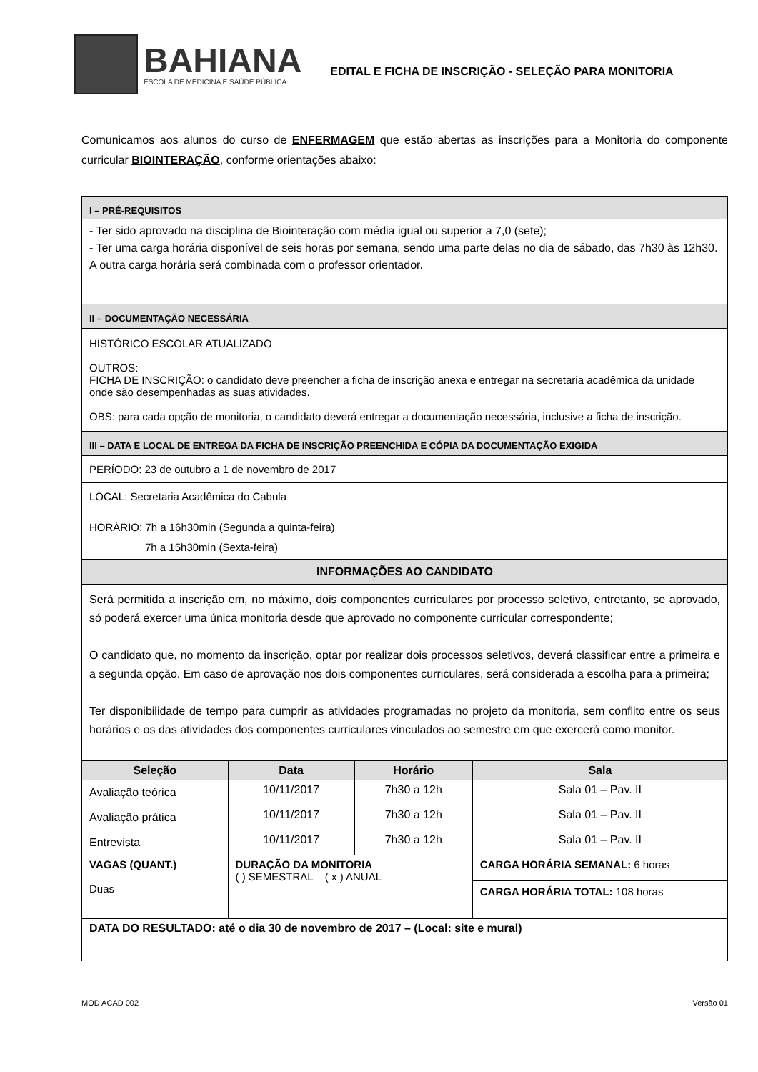BAHIANA
ESCOLA DE MEDICINA E SAÚDE PÚBLICA
EDITAL E FICHA DE INSCRIÇÃO - SELEÇÃO PARA MONITORIA
Comunicamos aos alunos do curso de ENFERMAGEM que estão abertas as inscrições para a Monitoria do componente curricular BIOINTERAÇÃO, conforme orientações abaixo:
| I – PRÉ-REQUISITOS | | | |
| - Ter sido aprovado na disciplina de Biointeração com média igual ou superior a 7,0 (sete); - Ter uma carga horária disponível de seis horas por semana, sendo uma parte delas no dia de sábado, das 7h30 às 12h30. A outra carga horária será combinada com o professor orientador. | | | |
| II – DOCUMENTAÇÃO NECESSÁRIA | | | |
| HISTÓRICO ESCOLAR ATUALIZADO OUTROS: FICHA DE INSCRIÇÃO: o candidato deve preencher a ficha de inscrição anexa e entregar na secretaria acadêmica da unidade onde são desempenhadas as suas atividades. OBS: para cada opção de monitoria, o candidato deverá entregar a documentação necessária, inclusive a ficha de inscrição. | | | |
| III – DATA E LOCAL DE ENTREGA DA FICHA DE INSCRIÇÃO PREENCHIDA E CÓPIA DA DOCUMENTAÇÃO EXIGIDA | | | |
| PERÍODO: 23 de outubro a 1 de novembro de 2017 | | | |
| LOCAL: Secretaria Acadêmica do Cabula | | | |
| HORÁRIO: 7h a 16h30min (Segunda a quinta-feira) 7h a 15h30min (Sexta-feira) | | | |
| INFORMAÇÕES AO CANDIDATO | | | |
| Será permitida a inscrição em, no máximo, dois componentes curriculares por processo seletivo, entretanto, se aprovado, só poderá exercer uma única monitoria desde que aprovado no componente curricular correspondente; O candidato que, no momento da inscrição, optar por realizar dois processos seletivos, deverá classificar entre a primeira e a segunda opção. Em caso de aprovação nos dois componentes curriculares, será considerada a escolha para a primeira; Ter disponibilidade de tempo para cumprir as atividades programadas no projeto da monitoria, sem conflito entre os seus horários e os das atividades dos componentes curriculares vinculados ao semestre em que exercerá como monitor. | | | |
| Seleção | Data | Horário | Sala |
| Avaliação teórica | 10/11/2017 | 7h30 a 12h | Sala 01 – Pav. II |
| Avaliação prática | 10/11/2017 | 7h30 a 12h | Sala 01 – Pav. II |
| Entrevista | 10/11/2017 | 7h30 a 12h | Sala 01 – Pav. II |
| VAGAS (QUANT.) Duas | DURAÇÃO DA MONITORIA ( ) SEMESTRAL ( x ) ANUAL | | CARGA HORÁRIA SEMANAL: 6 horas CARGA HORÁRIA TOTAL: 108 horas |
| DATA DO RESULTADO: até o dia 30 de novembro de 2017 – (Local: site e mural) | | | |
MOD ACAD 002 Versão 01